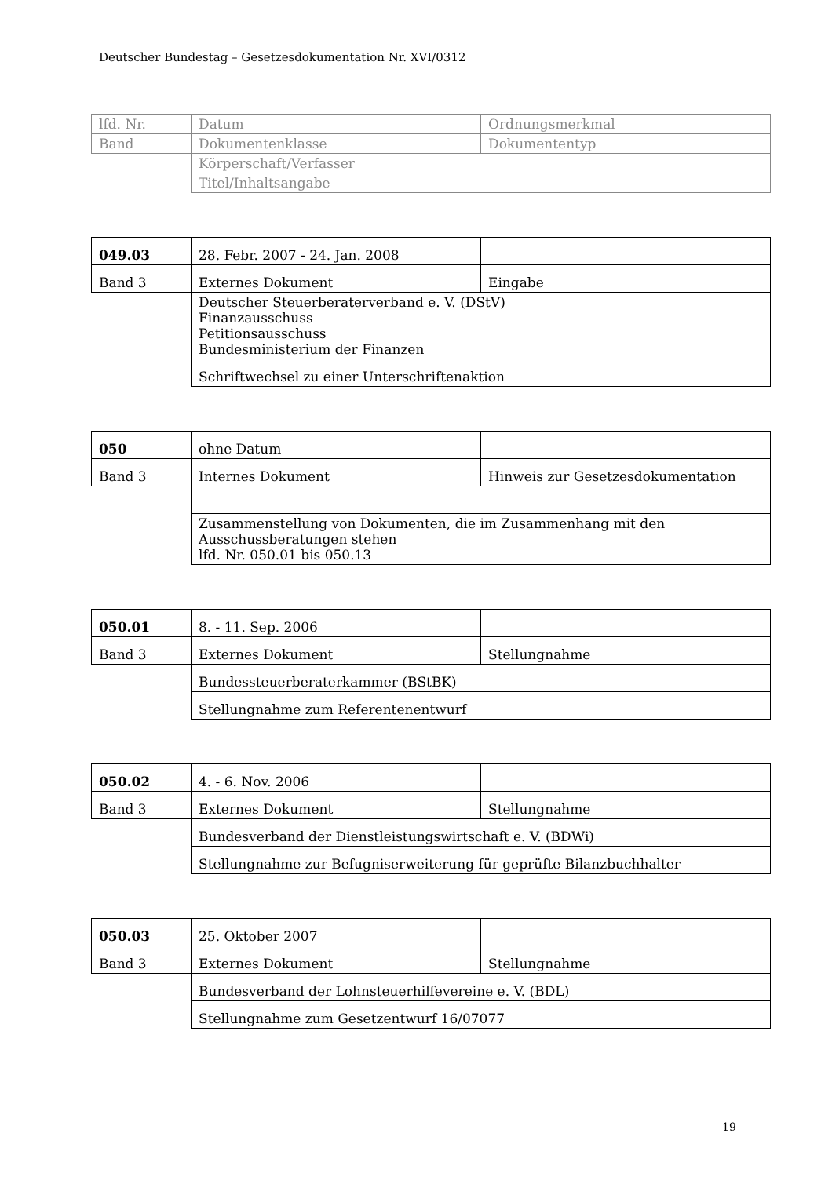Deutscher Bundestag – Gesetzesdokumentation Nr. XVI/0312
| lfd. Nr. | Datum | Ordnungsmerkmal |
| Band | Dokumentenklasse | Dokumententyp |
| | Körperschaft/Verfasser | |
| | Titel/Inhaltsangabe | |
| 049.03 | 28. Febr. 2007 - 24. Jan. 2008 | |
| Band 3 | Externes Dokument | Eingabe |
| | Deutscher Steuerberaterverband e. V. (DStV) Finanzausschuss Petitionsausschuss Bundesministerium der Finanzen | |
| | Schriftwechsel zu einer Unterschriftenaktion | |
| 050 | ohne Datum | |
| Band 3 | Internes Dokument | Hinweis zur Gesetzesdokumentation |
| | Zusammenstellung von Dokumenten, die im Zusammenhang mit den Ausschussberatungen stehen lfd. Nr. 050.01 bis 050.13 | |
| 050.01 | 8. - 11. Sep. 2006 | |
| Band 3 | Externes Dokument | Stellungnahme |
| | Bundessteuerberaterkammer (BStBK) | |
| | Stellungnahme zum Referentenentwurf | |
| 050.02 | 4. - 6. Nov. 2006 | |
| Band 3 | Externes Dokument | Stellungnahme |
| | Bundesverband der Dienstleistungswirtschaft e. V. (BDWi) | |
| | Stellungnahme zur Befugniserweiterung für geprüfte Bilanzbuchhalter | |
| 050.03 | 25. Oktober 2007 | |
| Band 3 | Externes Dokument | Stellungnahme |
| | Bundesverband der Lohnsteuerhilfevereine e. V. (BDL) | |
| | Stellungnahme zum Gesetzentwurf 16/07077 | |
19